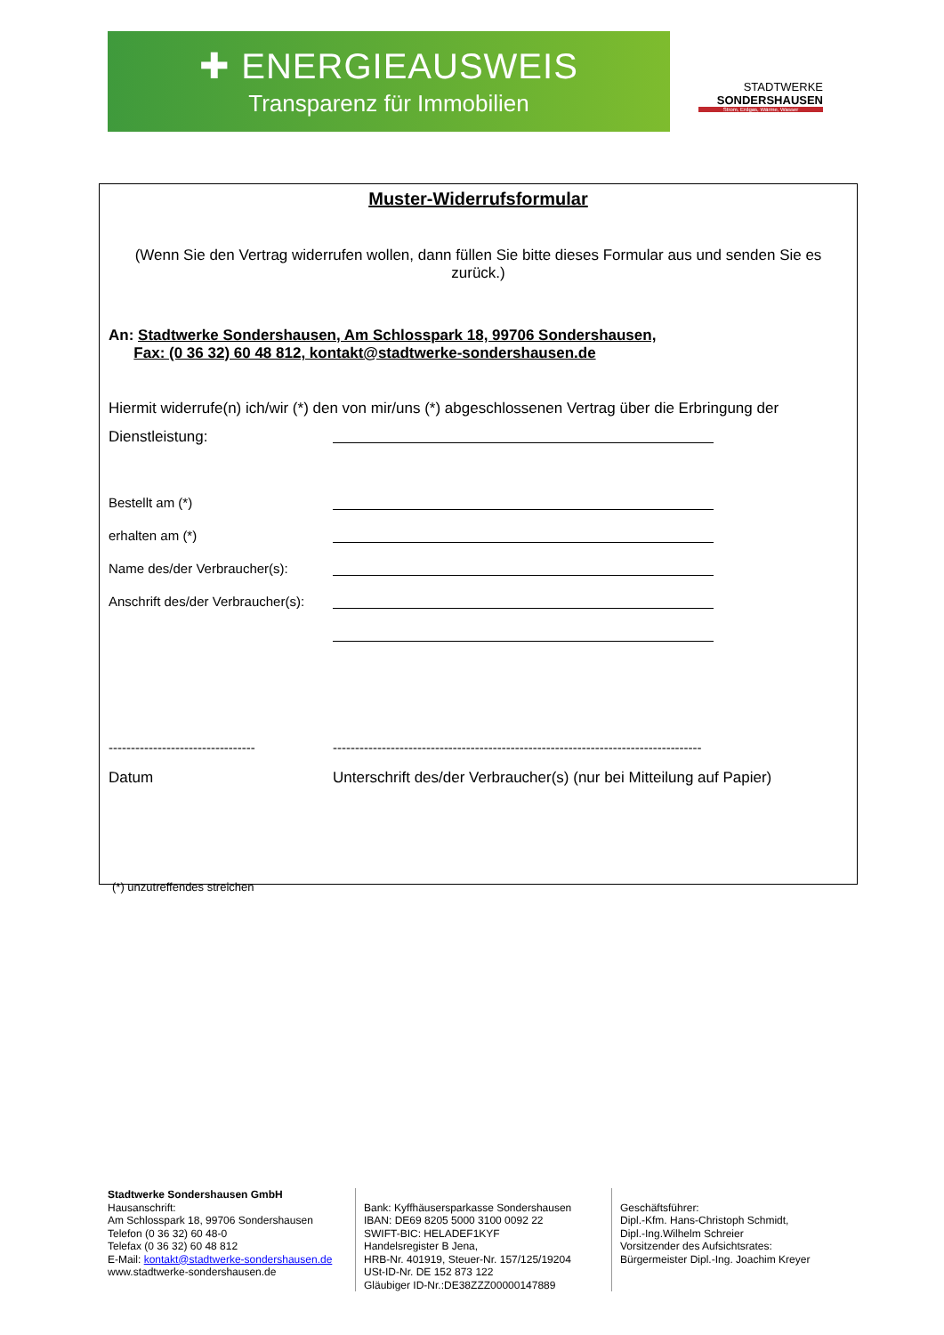✚ ENERGIEAUSWEIS
Transparenz für Immobilien
STADTWERKE
SONDERSHAUSEN
Strom, Erdgas, Wärme, Wasser
Muster-Widerrufsformular
(Wenn Sie den Vertrag widerrufen wollen, dann füllen Sie bitte dieses Formular aus und senden Sie es zurück.)
An: Stadtwerke Sondershausen, Am Schlosspark 18, 99706 Sondershausen,
Fax: (0 36 32) 60 48 812, kontakt@stadtwerke-sondershausen.de
Hiermit widerrufe(n) ich/wir (*) den von mir/uns (*) abgeschlossenen Vertrag über die Erbringung der
Dienstleistung:
Bestellt am (*)
erhalten am (*)
Name des/der Verbraucher(s):
Anschrift des/der Verbraucher(s):
--------------------------------- -----------------------------------------------------------------------------------
Datum Unterschrift des/der Verbraucher(s) (nur bei Mitteilung auf Papier)
(*) unzutreffendes streichen
Stadtwerke Sondershausen GmbH
Hausanschrift:
Am Schlosspark 18, 99706 Sondershausen
Telefon (0 36 32) 60 48-0
Telefax (0 36 32) 60 48 812
E-Mail: kontakt@stadtwerke-sondershausen.de
www.stadtwerke-sondershausen.de
Bank: Kyffhäusersparkasse Sondershausen
IBAN: DE69 8205 5000 3100 0092 22
SWIFT-BIC: HELADEF1KYF
Handelsregister B Jena,
HRB-Nr. 401919, Steuer-Nr. 157/125/19204
USt-ID-Nr. DE 152 873 122
Gläubiger ID-Nr.:DE38ZZZ00000147889
Geschäftsführer:
Dipl.-Kfm. Hans-Christoph Schmidt,
Dipl.-Ing.Wilhelm Schreier
Vorsitzender des Aufsichtsrates:
Bürgermeister Dipl.-Ing. Joachim Kreyer